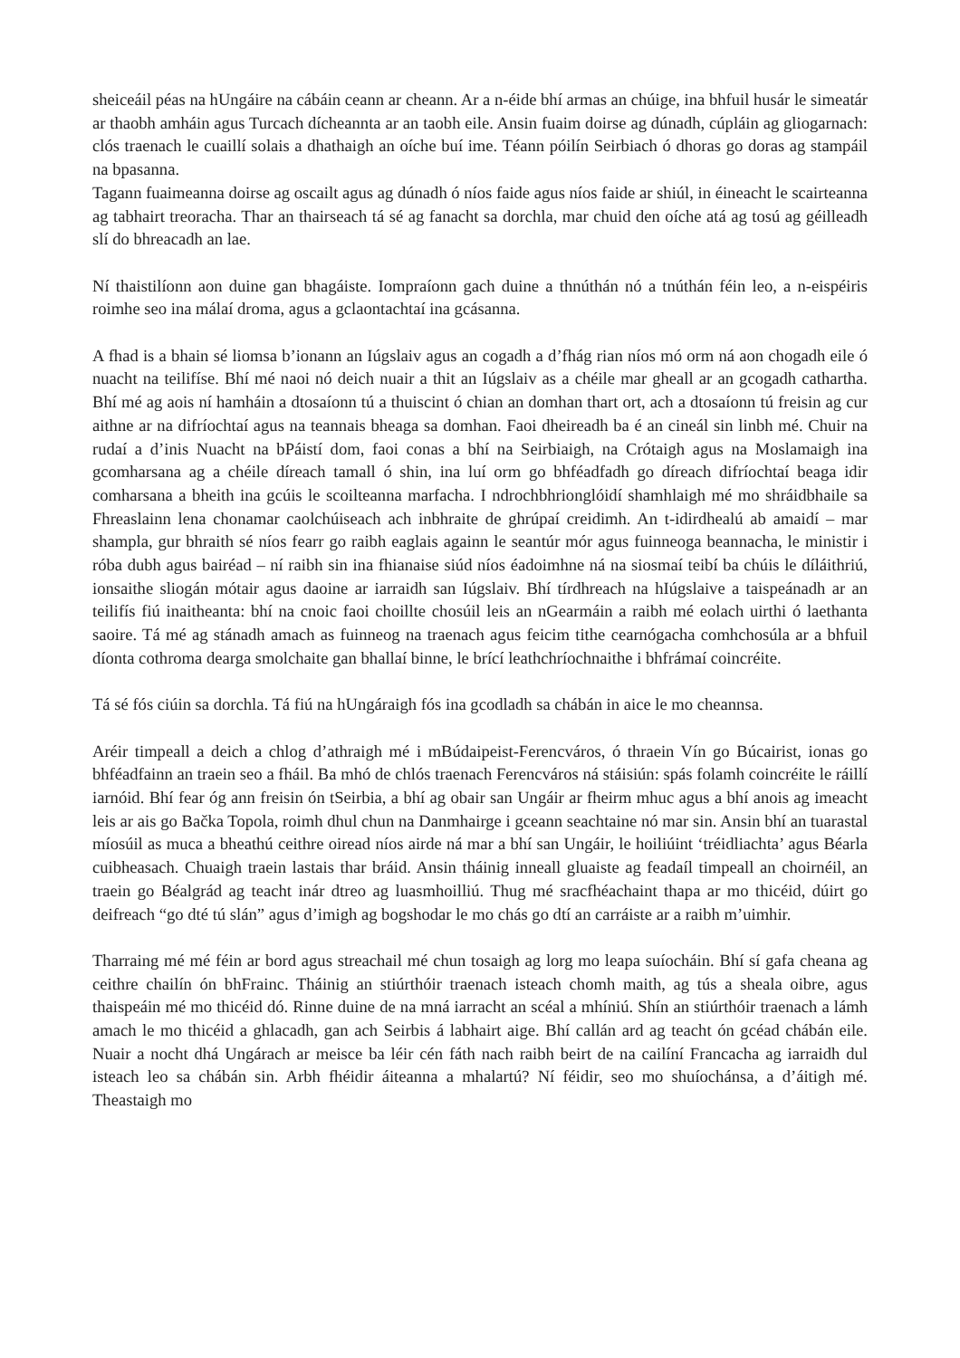sheiceáil péas na hUngáire na cábáin ceann ar cheann. Ar a n-éide bhí armas an chúige, ina bhfuil husár le simeatár ar thaobh amháin agus Turcach dícheannta ar an taobh eile. Ansin fuaim doirse ag dúnadh, cúpláin ag gliogarnach: clós traenach le cuaillí solais a dhathaigh an oíche buí ime. Téann póilín Seirbiach ó dhoras go doras ag stampáil na bpasanna.
Tagann fuaimeanna doirse ag oscailt agus ag dúnadh ó níos faide agus níos faide ar shiúl, in éineacht le scairteanna ag tabhairt treoracha. Thar an thairseach tá sé ag fanacht sa dorchla, mar chuid den oíche atá ag tosú ag géilleadh slí do bhreacadh an lae.
Ní thaistilíonn aon duine gan bhagáiste. Iompraíonn gach duine a thnúthán nó a tnúthán féin leo, a n-eispéiris roimhe seo ina málaí droma, agus a gclaontachtaí ina gcásanna.
A fhad is a bhain sé liomsa b’ionann an Iúgslaiv agus an cogadh a d’fhág rian níos mó orm ná aon chogadh eile ó nuacht na teilifíse. Bhí mé naoi nó deich nuair a thit an Iúgslaiv as a chéile mar gheall ar an gcogadh cathartha. Bhí mé ag aois ní hamháin a dtosaíonn tú a thuiscint ó chian an domhan thart ort, ach a dtosaíonn tú freisin ag cur aithne ar na difríochtaí agus na teannais bheaga sa domhan. Faoi dheireadh ba é an cineál sin linbh mé. Chuir na rudaí a d’inis Nuacht na bPáistí dom, faoi conas a bhí na Seirbiaigh, na Crótaigh agus na Moslamaigh ina gcomharsana ag a chéile díreach tamall ó shin, ina luí orm go bhféadfadh go díreach difríochtaí beaga idir comharsana a bheith ina gcúis le scoilteanna marfacha. I ndrochbhrionglóidí shamhlaigh mé mo shráidbhaile sa Fhreaslainn lena chonamar caolchúiseach ach inbhraite de ghrúpaí creidimh. An t-idirdhealú ab amaidí – mar shampla, gur bhraith sé níos fearr go raibh eaglais againn le seantúr mór agus fuinneoga beannacha, le ministir i róba dubh agus bairéad – ní raibh sin ina fhianaise siúd níos éadoimhne ná na siosmaí teibí ba chúis le díláithriú, ionsaithe sliogán mótair agus daoine ar iarraidh san Iúgslaiv. Bhí tírdhreach na hIúgslaive a taispeánadh ar an teilifís fiú inaitheanta: bhí na cnoic faoi choillte chosúil leis an nGearmáin a raibh mé eolach uirthi ó laethanta saoire. Tá mé ag stánadh amach as fuinneog na traenach agus feicim tithe cearnógacha comhchosúla ar a bhfuil díonta cothroma dearga smolchaite gan bhallaí binne, le brící leathchríochnaithe i bhfrámaí coincréite.
Tá sé fós ciúin sa dorchla. Tá fiú na hUngáraigh fós ina gcodladh sa chábán in aice le mo cheannsa.
Aréir timpeall a deich a chlog d’athraigh mé i mBúdaipeist-Ferencváros, ó thraein Vín go Búcairist, ionas go bhféadfainn an traein seo a fháil. Ba mhó de chlós traenach Ferencváros ná stáisiún: spás folamh coincréite le ráillí iarnóid. Bhí fear óg ann freisin ón tSeirbia, a bhí ag obair san Ungáir ar fheirm mhuc agus a bhí anois ag imeacht leis ar ais go Bačka Topola, roimh dhul chun na Danmhairge i gceann seachtaine nó mar sin. Ansin bhí an tuarastal míosúil as muca a bheathú ceithre oiread níos airde ná mar a bhí san Ungáir, le hoiliúint ‘tréidliachta’ agus Béarla cuibheasach. Chuaigh traein lastais thar bráid. Ansin tháinig inneall gluaiste ag feadaíl timpeall an choirnéil, an traein go Béalgrád ag teacht inár dtreo ag luasmhoilliú. Thug mé sracfhéachaint thapa ar mo thicéid, dúirt go deifreach “go dté tú slán” agus d’imigh ag bogshodar le mo chás go dtí an carráiste ar a raibh m’uimhir.
Tharraing mé mé féin ar bord agus streachail mé chun tosaigh ag lorg mo leapa suíocháin. Bhí sí gafa cheana ag ceithre chailín ón bhFrainc. Tháinig an stiúrthóir traenach isteach chomh maith, ag tús a sheala oibre, agus thaispeáin mé mo thicéid dó. Rinne duine de na mná iarracht an scéal a mhíniú. Shín an stiúrthóir traenach a lámh amach le mo thicéid a ghlacadh, gan ach Seirbis á labhairt aige. Bhí callán ard ag teacht ón gcéad chábán eile. Nuair a nocht dhá Ungárach ar meisce ba léir cén fáth nach raibh beirt de na cailíní Francacha ag iarraidh dul isteach leo sa chábán sin. Arbh fhéidir áiteanna a mhalartú? Ní féidir, seo mo shuíochánsa, a d’áitigh mé. Theastaigh mo